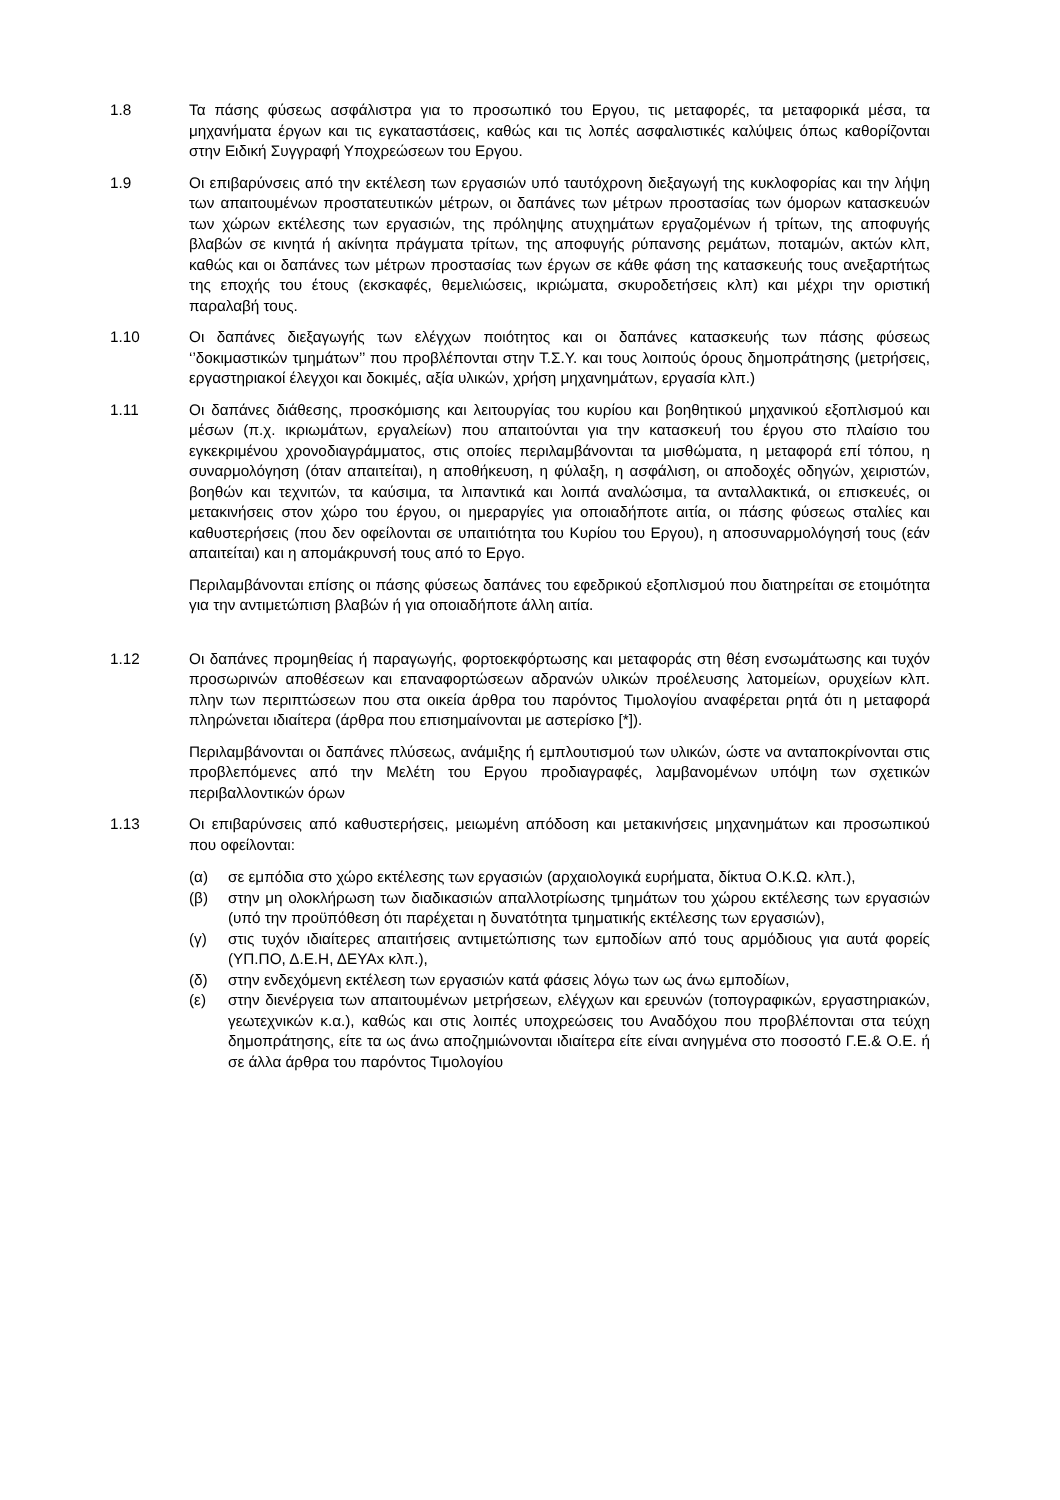1.8 Τα πάσης φύσεως ασφάλιστρα για το προσωπικό του Εργου, τις μεταφορές, τα μεταφορικά μέσα, τα μηχανήματα έργων και τις εγκαταστάσεις, καθώς και τις λοπές ασφαλιστικές καλύψεις όπως καθορίζονται στην Ειδική Συγγραφή Υποχρεώσεων του Εργου.
1.9 Οι επιβαρύνσεις από την εκτέλεση των εργασιών υπό ταυτόχρονη διεξαγωγή της κυκλοφορίας και την λήψη των απαιτουμένων προστατευτικών μέτρων, οι δαπάνες των μέτρων προστασίας των όμορων κατασκευών των χώρων εκτέλεσης των εργασιών, της πρόληψης ατυχημάτων εργαζομένων ή τρίτων, της αποφυγής βλαβών σε κινητά ή ακίνητα πράγματα τρίτων, της αποφυγής ρύπανσης ρεμάτων, ποταμών, ακτών κλπ, καθώς και οι δαπάνες των μέτρων προστασίας των έργων σε κάθε φάση της κατασκευής τους ανεξαρτήτως της εποχής του έτους (εκσκαφές, θεμελιώσεις, ικριώματα, σκυροδετήσεις κλπ) και μέχρι την οριστική παραλαβή τους.
1.10 Οι δαπάνες διεξαγωγής των ελέγχων ποιότητος και οι δαπάνες κατασκευής των πάσης φύσεως ‘’δοκιμαστικών τμημάτων’’ που προβλέπονται στην Τ.Σ.Υ. και τους λοιπούς όρους δημοπράτησης (μετρήσεις, εργαστηριακοί έλεγχοι και δοκιμές, αξία υλικών, χρήση μηχανημάτων, εργασία κλπ.)
1.11 Οι δαπάνες διάθεσης, προσκόμισης και λειτουργίας του κυρίου και βοηθητικού μηχανικού εξοπλισμού και μέσων (π.χ. ικριωμάτων, εργαλείων) που απαιτούνται για την κατασκευή του έργου στο πλαίσιο του εγκεκριμένου χρονοδιαγράμματος, στις οποίες περιλαμβάνονται τα μισθώματα, η μεταφορά επί τόπου, η συναρμολόγηση (όταν απαιτείται), η αποθήκευση, η φύλαξη, η ασφάλιση, οι αποδοχές οδηγών, χειριστών, βοηθών και τεχνιτών, τα καύσιμα, τα λιπαντικά και λοιπά αναλώσιμα, τα ανταλλακτικά, οι επισκευές, οι μετακινήσεις στον χώρο του έργου, οι ημεραργίες για οποιαδήποτε αιτία, οι πάσης φύσεως σταλίες και καθυστερήσεις (που δεν οφείλονται σε υπαιτιότητα του Κυρίου του Εργου), η αποσυναρμολόγησή τους (εάν απαιτείται) και η απομάκρυνσή τους από το Εργο.
Περιλαμβάνονται επίσης οι πάσης φύσεως δαπάνες του εφεδρικού εξοπλισμού που διατηρείται σε ετοιμότητα για την αντιμετώπιση βλαβών ή για οποιαδήποτε άλλη αιτία.
1.12 Οι δαπάνες προμηθείας ή παραγωγής, φορτοεκφόρτωσης και μεταφοράς στη θέση ενσωμάτωσης και τυχόν προσωρινών αποθέσεων και επαναφορτώσεων αδρανών υλικών προέλευσης λατομείων, ορυχείων κλπ. πλην των περιπτώσεων που στα οικεία άρθρα του παρόντος Τιμολογίου αναφέρεται ρητά ότι η μεταφορά πληρώνεται ιδιαίτερα (άρθρα που επισημαίνονται με αστερίσκο [*]).
Περιλαμβάνονται οι δαπάνες πλύσεως, ανάμιξης ή εμπλουτισμού των υλικών, ώστε να ανταποκρίνονται στις προβλεπόμενες από την Μελέτη του Εργου προδιαγραφές, λαμβανομένων υπόψη των σχετικών περιβαλλοντικών όρων
1.13 Οι επιβαρύνσεις από καθυστερήσεις, μειωμένη απόδοση και μετακινήσεις μηχανημάτων και προσωπικού που οφείλονται:
(α) σε εμπόδια στο χώρο εκτέλεσης των εργασιών (αρχαιολογικά ευρήματα, δίκτυα Ο.Κ.Ω. κλπ.),
(β) στην μη ολοκλήρωση των διαδικασιών απαλλοτρίωσης τμημάτων του χώρου εκτέλεσης των εργασιών (υπό την προϋπόθεση ότι παρέχεται η δυνατότητα τμηματικής εκτέλεσης των εργασιών),
(γ) στις τυχόν ιδιαίτερες απαιτήσεις αντιμετώπισης των εμποδίων από τους αρμόδιους για αυτά φορείς (ΥΠ.ΠΟ, Δ.Ε.Η, ΔΕΥΑx κλπ.),
(δ) στην ενδεχόμενη εκτέλεση των εργασιών κατά φάσεις λόγω των ως άνω εμποδίων,
(ε) στην διενέργεια των απαιτουμένων μετρήσεων, ελέγχων και ερευνών (τοπογραφικών, εργαστηριακών, γεωτεχνικών κ.α.), καθώς και στις λοιπές υποχρεώσεις του Αναδόχου που προβλέπονται στα τεύχη δημοπράτησης, είτε τα ως άνω αποζημιώνονται ιδιαίτερα είτε είναι ανηγμένα στο ποσοστό Γ.Ε.& Ο.Ε. ή σε άλλα άρθρα του παρόντος Τιμολογίου